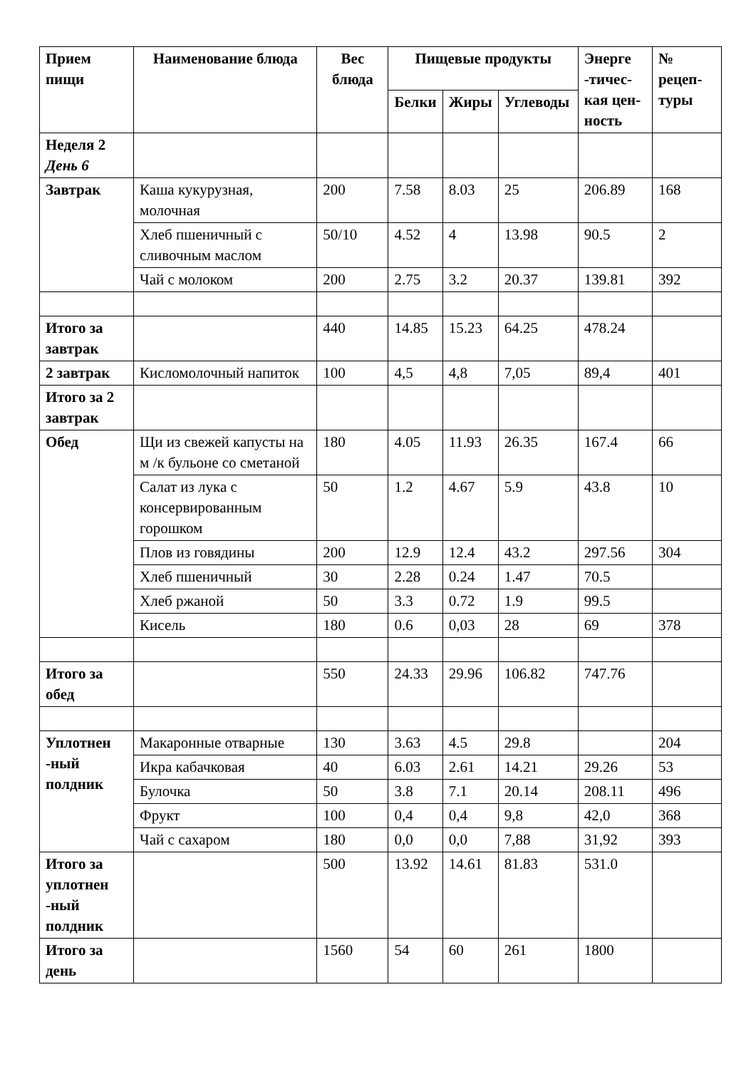| Прием пищи | Наименование блюда | Вес блюда | Пищевые продукты | | | Энерге -тичес-кая цен-ность | № рецеп-туры |
| --- | --- | --- | --- | --- | --- | --- | --- |
| | | | Белки | Жиры | Углеводы | | |
| Неделя 2 День 6 | | | | | | | |
| Завтрак | Каша кукурузная, молочная | 200 | 7.58 | 8.03 | 25 | 206.89 | 168 |
| | Хлеб пшеничный с сливочным маслом | 50/10 | 4.52 | 4 | 13.98 | 90.5 | 2 |
| | Чай с молоком | 200 | 2.75 | 3.2 | 20.37 | 139.81 | 392 |
| Итого за завтрак | | 440 | 14.85 | 15.23 | 64.25 | 478.24 | |
| 2 завтрак | Кисломолочный напиток | 100 | 4,5 | 4,8 | 7,05 | 89,4 | 401 |
| Итого за 2 завтрак | | | | | | | |
| Обед | Щи из свежей капусты на м /к бульоне со сметаной | 180 | 4.05 | 11.93 | 26.35 | 167.4 | 66 |
| | Салат из лука с консервированным горошком | 50 | 1.2 | 4.67 | 5.9 | 43.8 | 10 |
| | Плов из говядины | 200 | 12.9 | 12.4 | 43.2 | 297.56 | 304 |
| | Хлеб пшеничный | 30 | 2.28 | 0.24 | 1.47 | 70.5 | |
| | Хлеб ржаной | 50 | 3.3 | 0.72 | 1.9 | 99.5 | |
| | Кисель | 180 | 0.6 | 0,03 | 28 | 69 | 378 |
| Итого за обед | | 550 | 24.33 | 29.96 | 106.82 | 747.76 | |
| Уплотнен -ный полдник | Макаронные отварные | 130 | 3.63 | 4.5 | 29.8 | | 204 |
| | Икра кабачковая | 40 | 6.03 | 2.61 | 14.21 | 29.26 | 53 |
| | Булочка | 50 | 3.8 | 7.1 | 20.14 | 208.11 | 496 |
| | Фрукт | 100 | 0,4 | 0,4 | 9,8 | 42,0 | 368 |
| | Чай с сахаром | 180 | 0,0 | 0,0 | 7,88 | 31,92 | 393 |
| Итого за уплотнен -ный полдник | | 500 | 13.92 | 14.61 | 81.83 | 531.0 | |
| Итого за день | | 1560 | 54 | 60 | 261 | 1800 | |